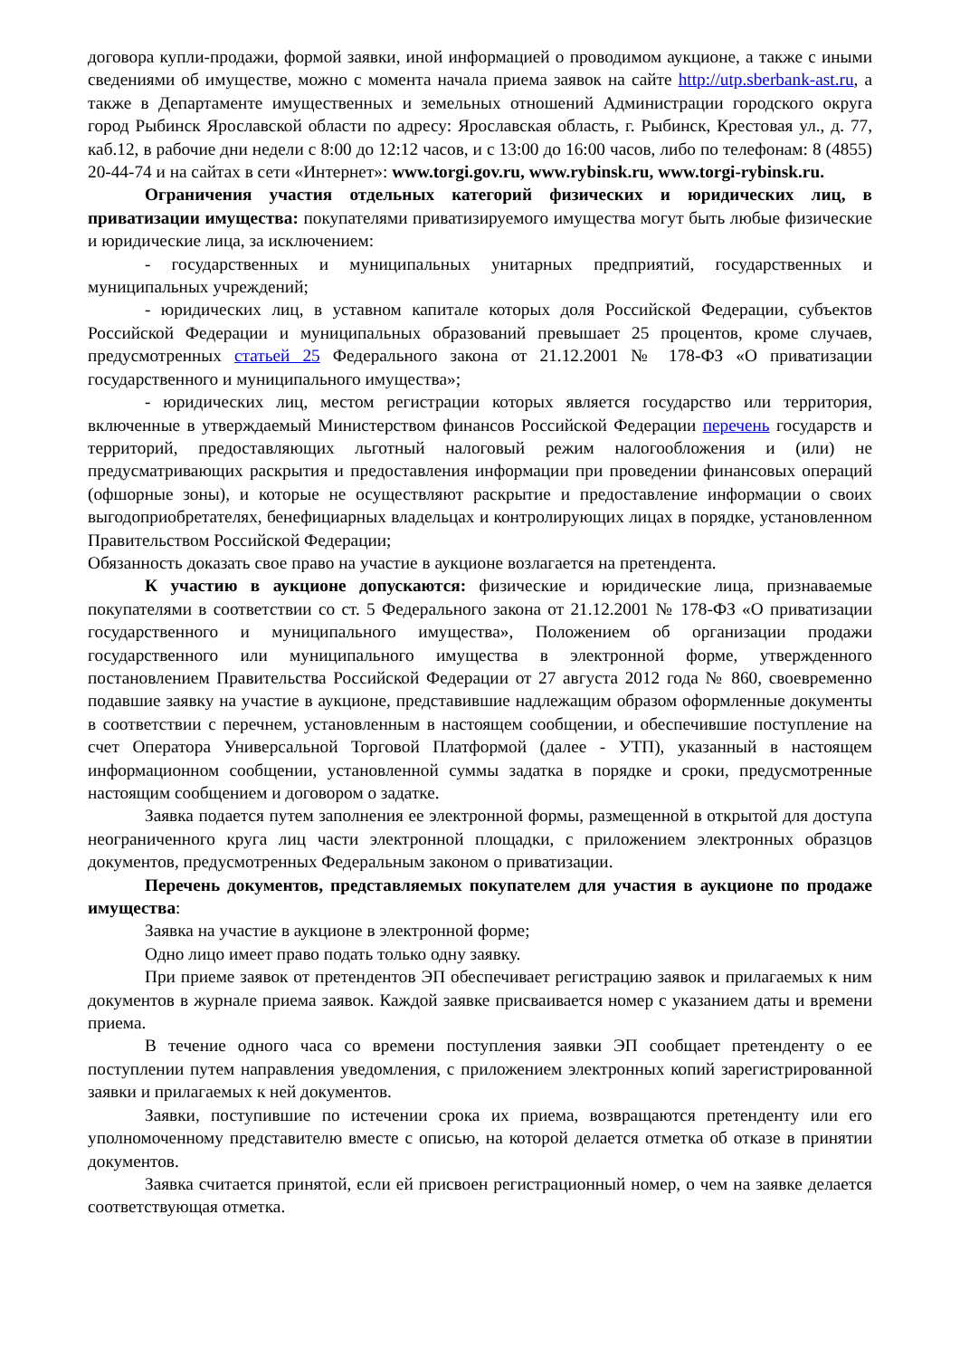договора купли-продажи, формой заявки, иной информацией о проводимом аукционе, а также с иными сведениями об имуществе, можно с момента начала приема заявок на сайте http://utp.sberbank-ast.ru, а также в Департаменте имущественных и земельных отношений Администрации городского округа город Рыбинск Ярославской области по адресу: Ярославская область, г. Рыбинск, Крестовая ул., д. 77, каб.12, в рабочие дни недели с 8:00 до 12:12 часов, и с 13:00 до 16:00 часов, либо по телефонам: 8 (4855) 20-44-74 и на сайтах в сети «Интернет»: www.torgi.gov.ru, www.rybinsk.ru, www.torgi-rybinsk.ru.
Ограничения участия отдельных категорий физических и юридических лиц, в приватизации имущества: покупателями приватизируемого имущества могут быть любые физические и юридические лица, за исключением:
- государственных и муниципальных унитарных предприятий, государственных и муниципальных учреждений;
- юридических лиц, в уставном капитале которых доля Российской Федерации, субъектов Российской Федерации и муниципальных образований превышает 25 процентов, кроме случаев, предусмотренных статьей 25 Федерального закона от 21.12.2001 № 178-ФЗ «О приватизации государственного и муниципального имущества»;
- юридических лиц, местом регистрации которых является государство или территория, включенные в утверждаемый Министерством финансов Российской Федерации перечень государств и территорий, предоставляющих льготный налоговый режим налогообложения и (или) не предусматривающих раскрытия и предоставления информации при проведении финансовых операций (офшорные зоны), и которые не осуществляют раскрытие и предоставление информации о своих выгодоприобретателях, бенефициарных владельцах и контролирующих лицах в порядке, установленном Правительством Российской Федерации;
Обязанность доказать свое право на участие в аукционе возлагается на претендента.
К участию в аукционе допускаются: физические и юридические лица, признаваемые покупателями в соответствии со ст. 5 Федерального закона от 21.12.2001 № 178-ФЗ «О приватизации государственного и муниципального имущества», Положением об организации продажи государственного или муниципального имущества в электронной форме, утвержденного постановлением Правительства Российской Федерации от 27 августа 2012 года № 860, своевременно подавшие заявку на участие в аукционе, представившие надлежащим образом оформленные документы в соответствии с перечнем, установленным в настоящем сообщении, и обеспечившие поступление на счет Оператора Универсальной Торговой Платформой (далее - УТП), указанный в настоящем информационном сообщении, установленной суммы задатка в порядке и сроки, предусмотренные настоящим сообщением и договором о задатке.
Заявка подается путем заполнения ее электронной формы, размещенной в открытой для доступа неограниченного круга лиц части электронной площадки, с приложением электронных образцов документов, предусмотренных Федеральным законом о приватизации.
Перечень документов, представляемых покупателем для участия в аукционе по продаже имущества:
Заявка на участие в аукционе в электронной форме;
Одно лицо имеет право подать только одну заявку.
При приеме заявок от претендентов ЭП обеспечивает регистрацию заявок и прилагаемых к ним документов в журнале приема заявок. Каждой заявке присваивается номер с указанием даты и времени приема.
В течение одного часа со времени поступления заявки ЭП сообщает претенденту о ее поступлении путем направления уведомления, с приложением электронных копий зарегистрированной заявки и прилагаемых к ней документов.
Заявки, поступившие по истечении срока их приема, возвращаются претенденту или его уполномоченному представителю вместе с описью, на которой делается отметка об отказе в принятии документов.
Заявка считается принятой, если ей присвоен регистрационный номер, о чем на заявке делается соответствующая отметка.